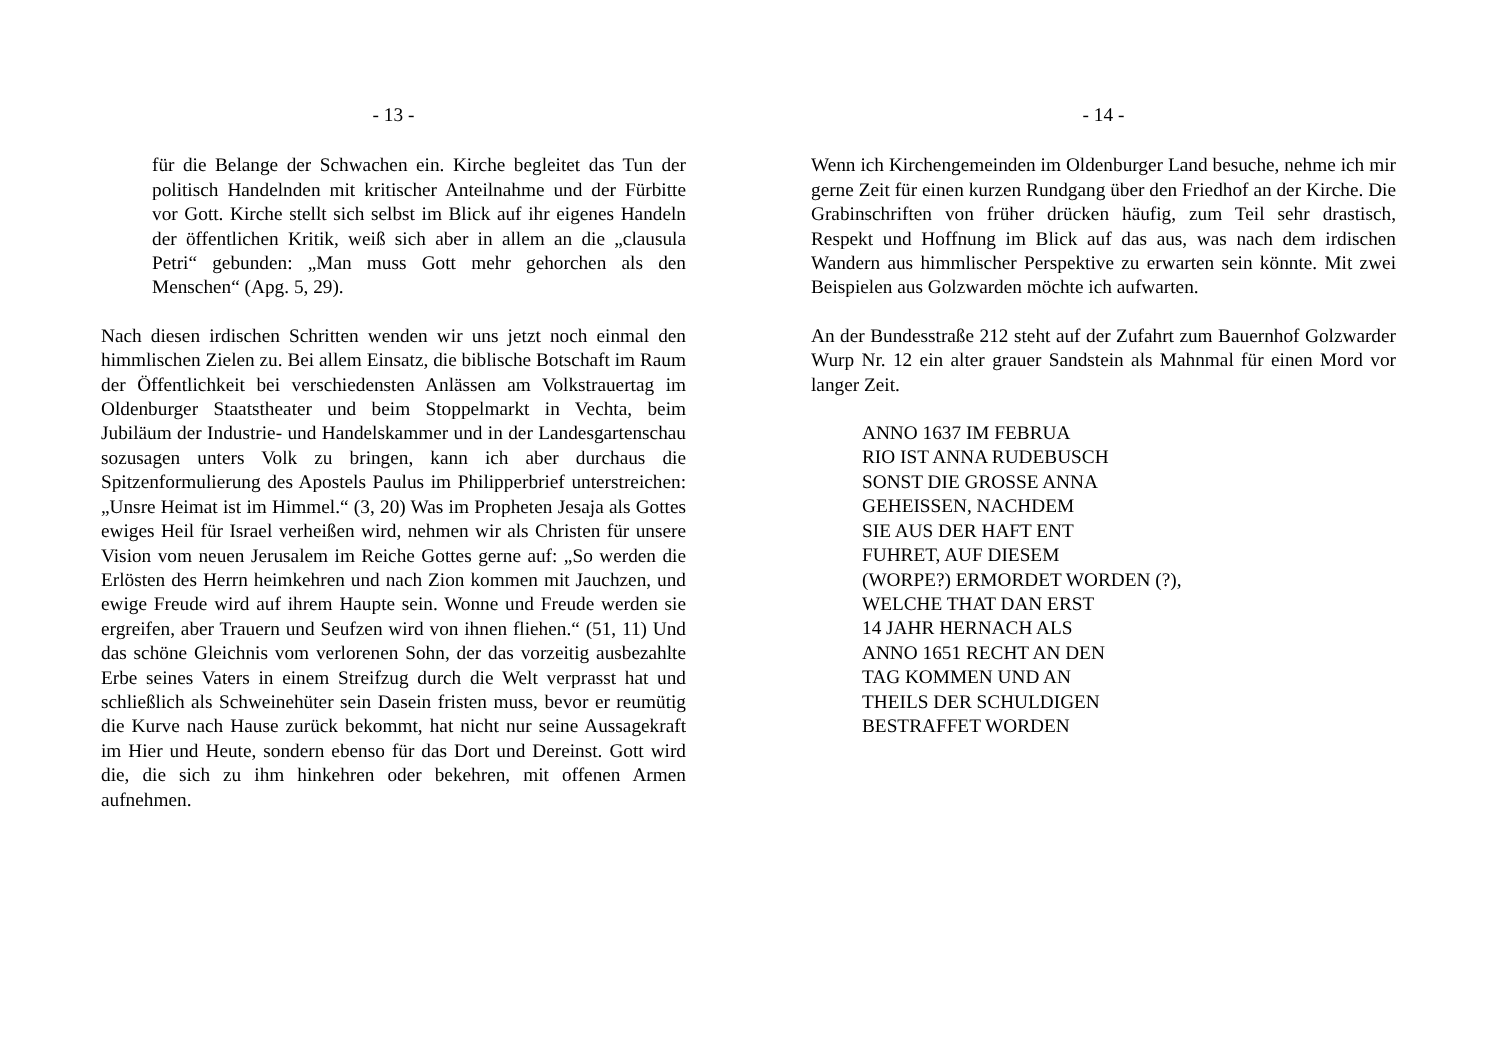- 13 -
für die Belange der Schwachen ein. Kirche begleitet das Tun der politisch Handelnden mit kritischer Anteilnahme und der Fürbitte vor Gott. Kirche stellt sich selbst im Blick auf ihr eigenes Handeln der öffentlichen Kritik, weiß sich aber in allem an die „clausula Petri“ gebunden: „Man muss Gott mehr gehorchen als den Menschen“ (Apg. 5, 29).
Nach diesen irdischen Schritten wenden wir uns jetzt noch einmal den himmlischen Zielen zu. Bei allem Einsatz, die biblische Botschaft im Raum der Öffentlichkeit bei verschiedensten Anlässen am Volkstrauertag im Oldenburger Staatstheater und beim Stoppelmarkt in Vechta, beim Jubiläum der Industrie- und Handelskammer und in der Landesgartenschau sozusagen unters Volk zu bringen, kann ich aber durchaus die Spitzenformulierung des Apostels Paulus im Philipperbrief unterstreichen: „Unsre Heimat ist im Himmel.“ (3, 20) Was im Propheten Jesaja als Gottes ewiges Heil für Israel verheißen wird, nehmen wir als Christen für unsere Vision vom neuen Jerusalem im Reiche Gottes gerne auf: „So werden die Erlösten des Herrn heimkehren und nach Zion kommen mit Jauchzen, und ewige Freude wird auf ihrem Haupte sein. Wonne und Freude werden sie ergreifen, aber Trauern und Seufzen wird von ihnen fliehen.“ (51, 11) Und das schöne Gleichnis vom verlorenen Sohn, der das vorzeitig ausbezahlte Erbe seines Vaters in einem Streifzug durch die Welt verprasst hat und schließlich als Schweinehüter sein Dasein fristen muss, bevor er reumütig die Kurve nach Hause zurück bekommt, hat nicht nur seine Aussagekraft im Hier und Heute, sondern ebenso für das Dort und Dereinst. Gott wird die, die sich zu ihm hinkehren oder bekehren, mit offenen Armen aufnehmen.
- 14 -
Wenn ich Kirchengemeinden im Oldenburger Land besuche, nehme ich mir gerne Zeit für einen kurzen Rundgang über den Friedhof an der Kirche. Die Grabinschriften von früher drücken häufig, zum Teil sehr drastisch, Respekt und Hoffnung im Blick auf das aus, was nach dem irdischen Wandern aus himmlischer Perspektive zu erwarten sein könnte. Mit zwei Beispielen aus Golzwarden möchte ich aufwarten.
An der Bundesstraße 212 steht auf der Zufahrt zum Bauernhof Golzwarder Wurp Nr. 12 ein alter grauer Sandstein als Mahnmal für einen Mord vor langer Zeit.
ANNO 1637 IM FEBRUA
RIO IST ANNA RUDEBUSCH
SONST DIE GROSSE ANNA
GEHEISSEN, NACHDEM
SIE AUS DER HAFT ENT
FUHRET, AUF DIESEM
(WORPE?) ERMORDET WORDEN (?),
WELCHE THAT DAN ERST
14 JAHR HERNACH ALS
ANNO 1651 RECHT AN DEN
TAG KOMMEN UND AN
THEILS DER SCHULDIGEN
BESTRAFFET WORDEN